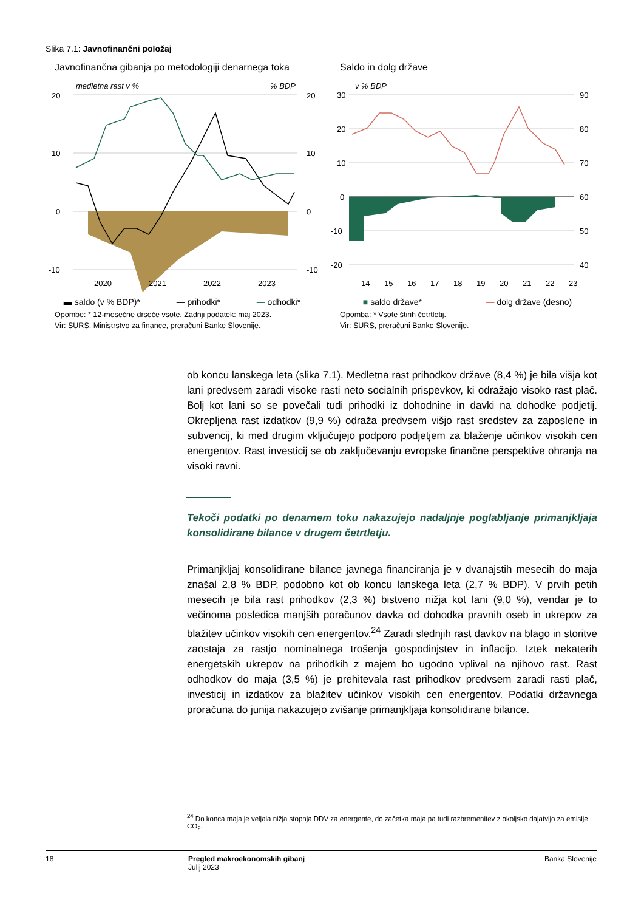Slika 7.1: Javnofinančni položaj
Javnofinančna gibanja po metodologiji denarnega toka
medletna rast v %
% BDP
20
10
0
-10
20
10
0
-10
2020
2021
2022
2023
▬ saldo (v % BDP)* — prihodki* — odhodki*
Opombe: * 12-mesečne drseče vsote. Zadnji podatek: maj 2023.
Vir: SURS, Ministrstvo za finance, preračuni Banke Slovenije.
Saldo in dolg države
v % BDP
30
20
10
0
-10
-20
90
80
70
60
50
40
14
15
16
17
18
19
20
21
22
23
■ saldo države* — dolg države (desno)
Opomba: * Vsote štirih četrtletij.
Vir: SURS, preračuni Banke Slovenije.
ob koncu lanskega leta (slika 7.1). Medletna rast prihodkov države (8,4 %) je bila višja kot lani predvsem zaradi visoke rasti neto socialnih prispevkov, ki odražajo visoko rast plač. Bolj kot lani so se povečali tudi prihodki iz dohodnine in davki na dohodke podjetij. Okrepljena rast izdatkov (9,9 %) odraža predvsem višjo rast sredstev za zaposlene in subvencij, ki med drugim vključujejo podporo podjetjem za blaženje učinkov visokih cen energentov. Rast investicij se ob zaključevanju evropske finančne perspektive ohranja na visoki ravni.
Tekoči podatki po denarnem toku nakazujejo nadaljnje poglabljanje primanjkljaja konsolidirane bilance v drugem četrtletju.
Primanjkljaj konsolidirane bilance javnega financiranja je v dvanajstih mesecih do maja znašal 2,8 % BDP, podobno kot ob koncu lanskega leta (2,7 % BDP). V prvih petih mesecih je bila rast prihodkov (2,3 %) bistveno nižja kot lani (9,0 %), vendar je to večinoma posledica manjših poračunov davka od dohodka pravnih oseb in ukrepov za blažitev učinkov visokih cen energentov.<sup>24</sup> Zaradi slednjih rast davkov na blago in storitve zaostaja za rastjo nominalnega trošenja gospodinjstev in inflacijo. Iztek nekaterih energetskih ukrepov na prihodkih z majem bo ugodno vplival na njihovo rast. Rast odhodkov do maja (3,5 %) je prehitevala rast prihodkov predvsem zaradi rasti plač, investicij in izdatkov za blažitev učinkov visokih cen energentov. Podatki državnega proračuna do junija nakazujejo zvišanje primanjkljaja konsolidirane bilance.
<sup>24</sup> Do konca maja je veljala nižja stopnja DDV za energente, do začetka maja pa tudi razbremenitev z okoljsko dajatvijo za emisije CO<sub>2</sub>.
18 Pregled makroekonomskih gibanj
Julij 2023
Banka Slovenije